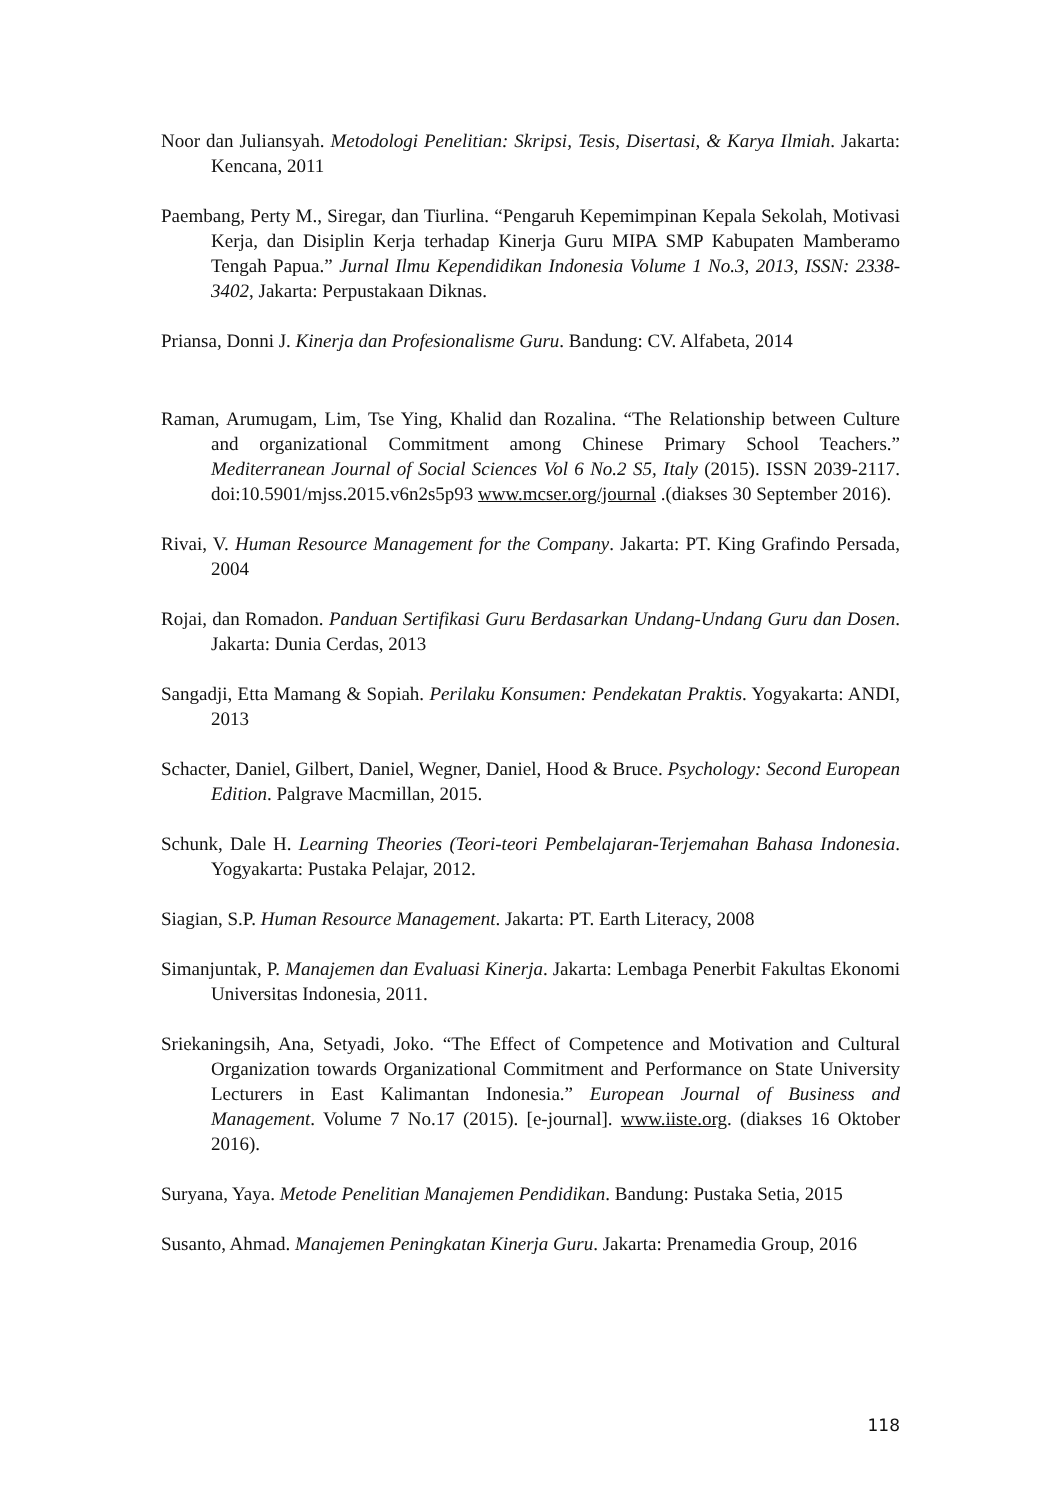Noor dan Juliansyah. Metodologi Penelitian: Skripsi, Tesis, Disertasi, & Karya Ilmiah. Jakarta: Kencana, 2011
Paembang, Perty M., Siregar, dan Tiurlina. “Pengaruh Kepemimpinan Kepala Sekolah, Motivasi Kerja, dan Disiplin Kerja terhadap Kinerja Guru MIPA SMP Kabupaten Mamberamo Tengah Papua.” Jurnal Ilmu Kependidikan Indonesia Volume 1 No.3, 2013, ISSN: 2338-3402, Jakarta: Perpustakaan Diknas.
Priansa, Donni J. Kinerja dan Profesionalisme Guru. Bandung: CV. Alfabeta, 2014
Raman, Arumugam, Lim, Tse Ying, Khalid dan Rozalina. “The Relationship between Culture and organizational Commitment among Chinese Primary School Teachers.” Mediterranean Journal of Social Sciences Vol 6 No.2 S5, Italy (2015). ISSN 2039-2117. doi:10.5901/mjss.2015.v6n2s5p93 www.mcser.org/journal .(diakses 30 September 2016).
Rivai, V. Human Resource Management for the Company. Jakarta: PT. King Grafindo Persada, 2004
Rojai, dan Romadon. Panduan Sertifikasi Guru Berdasarkan Undang-Undang Guru dan Dosen. Jakarta: Dunia Cerdas, 2013
Sangadji, Etta Mamang & Sopiah. Perilaku Konsumen: Pendekatan Praktis. Yogyakarta: ANDI, 2013
Schacter, Daniel, Gilbert, Daniel, Wegner, Daniel, Hood & Bruce. Psychology: Second European Edition. Palgrave Macmillan, 2015.
Schunk, Dale H. Learning Theories (Teori-teori Pembelajaran-Terjemahan Bahasa Indonesia. Yogyakarta: Pustaka Pelajar, 2012.
Siagian, S.P. Human Resource Management. Jakarta: PT. Earth Literacy, 2008
Simanjuntak, P. Manajemen dan Evaluasi Kinerja. Jakarta: Lembaga Penerbit Fakultas Ekonomi Universitas Indonesia, 2011.
Sriekaningsih, Ana, Setyadi, Joko. “The Effect of Competence and Motivation and Cultural Organization towards Organizational Commitment and Performance on State University Lecturers in East Kalimantan Indonesia.” European Journal of Business and Management. Volume 7 No.17 (2015). [e-journal]. www.iiste.org. (diakses 16 Oktober 2016).
Suryana, Yaya. Metode Penelitian Manajemen Pendidikan. Bandung: Pustaka Setia, 2015
Susanto, Ahmad. Manajemen Peningkatan Kinerja Guru. Jakarta: Prenamedia Group, 2016
118